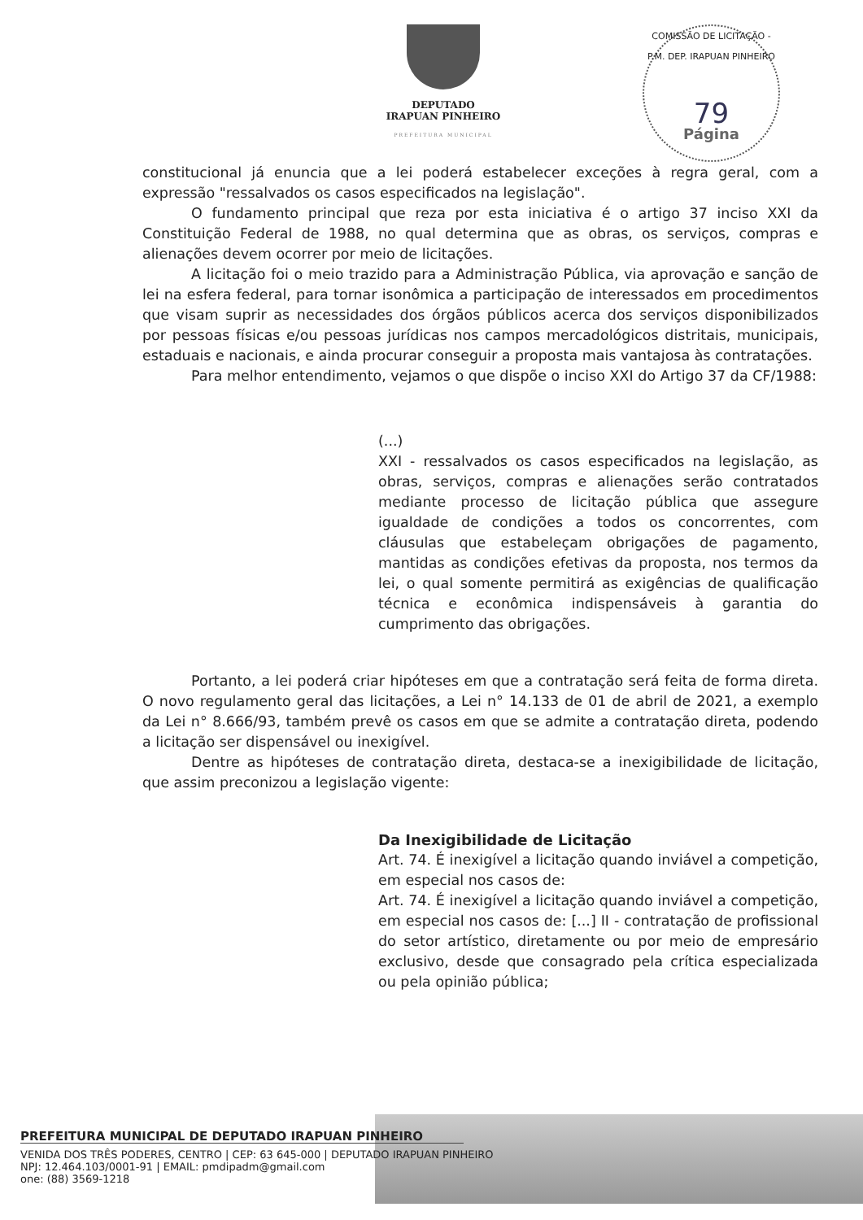DEPUTADO
IRAPUAN PINHEIRO
PREFEITURA MUNICIPAL
COMISSÃO DE LICITAÇÃO - P.M. DEP. IRAPUAN PINHEIRO
79
Página
constitucional já enuncia que a lei poderá estabelecer exceções à regra geral, com a expressão "ressalvados os casos especificados na legislação".
O fundamento principal que reza por esta iniciativa é o artigo 37 inciso XXI da Constituição Federal de 1988, no qual determina que as obras, os serviços, compras e alienações devem ocorrer por meio de licitações.
A licitação foi o meio trazido para a Administração Pública, via aprovação e sanção de lei na esfera federal, para tornar isonômica a participação de interessados em procedimentos que visam suprir as necessidades dos órgãos públicos acerca dos serviços disponibilizados por pessoas físicas e/ou pessoas jurídicas nos campos mercadológicos distritais, municipais, estaduais e nacionais, e ainda procurar conseguir a proposta mais vantajosa às contratações.
Para melhor entendimento, vejamos o que dispõe o inciso XXI do Artigo 37 da CF/1988:
(...)
XXI - ressalvados os casos especificados na legislação, as obras, serviços, compras e alienações serão contratados mediante processo de licitação pública que assegure igualdade de condições a todos os concorrentes, com cláusulas que estabeleçam obrigações de pagamento, mantidas as condições efetivas da proposta, nos termos da lei, o qual somente permitirá as exigências de qualificação técnica e econômica indispensáveis à garantia do cumprimento das obrigações.
Portanto, a lei poderá criar hipóteses em que a contratação será feita de forma direta. O novo regulamento geral das licitações, a Lei n° 14.133 de 01 de abril de 2021, a exemplo da Lei n° 8.666/93, também prevê os casos em que se admite a contratação direta, podendo a licitação ser dispensável ou inexigível.
Dentre as hipóteses de contratação direta, destaca-se a inexigibilidade de licitação, que assim preconizou a legislação vigente:
Da Inexigibilidade de Licitação
Art. 74. É inexigível a licitação quando inviável a competição, em especial nos casos de:
Art. 74. É inexigível a licitação quando inviável a competição, em especial nos casos de: [...] II - contratação de profissional do setor artístico, diretamente ou por meio de empresário exclusivo, desde que consagrado pela crítica especializada ou pela opinião pública;
PREFEITURA MUNICIPAL DE DEPUTADO IRAPUAN PINHEIRO
VENIDA DOS TRÊS PODERES, CENTRO | CEP: 63 645-000 | DEPUTADO IRAPUAN PINHEIRO
NPJ: 12.464.103/0001-91 | EMAIL: pmdipadm@gmail.com
one: (88) 3569-1218